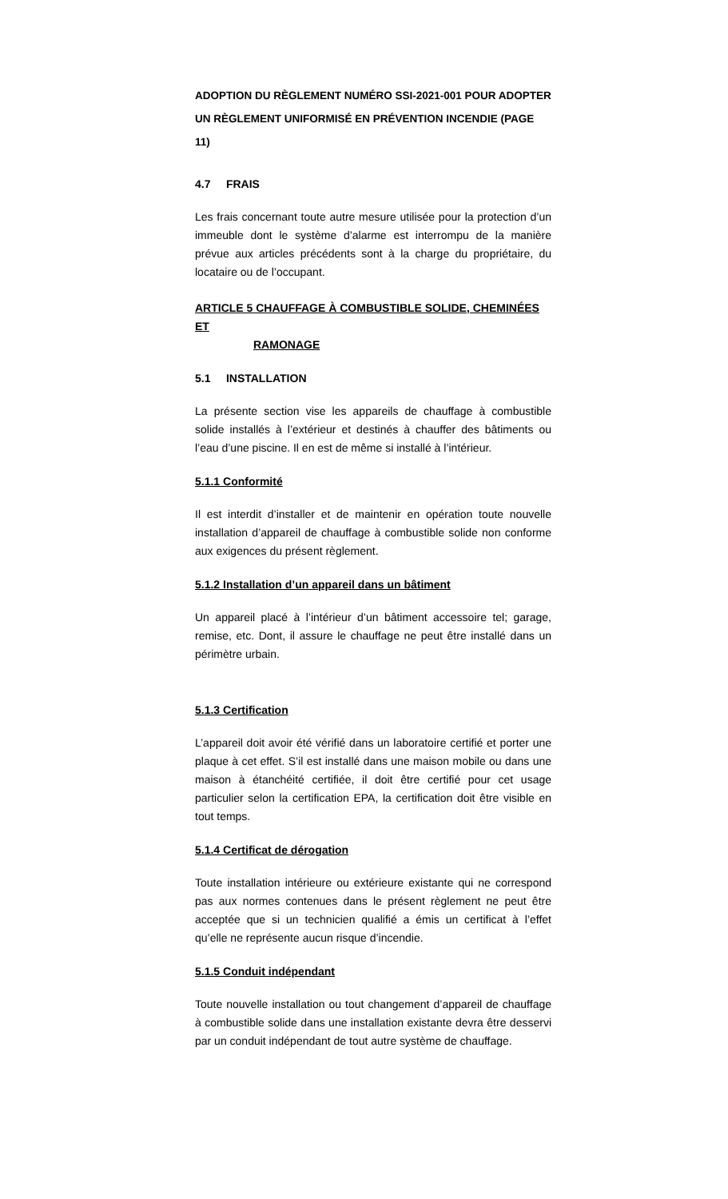ADOPTION DU RÈGLEMENT NUMÉRO SSI-2021-001 POUR ADOPTER UN RÈGLEMENT UNIFORMISÉ EN PRÉVENTION INCENDIE (PAGE 11)
4.7 FRAIS
Les frais concernant toute autre mesure utilisée pour la protection d’un immeuble dont le système d’alarme est interrompu de la manière prévue aux articles précédents sont à la charge du propriétaire, du locataire ou de l’occupant.
ARTICLE 5 CHAUFFAGE À COMBUSTIBLE SOLIDE, CHEMINÉES ET
RAMONAGE
5.1 INSTALLATION
La présente section vise les appareils de chauffage à combustible solide installés à l’extérieur et destinés à chauffer des bâtiments ou l’eau d’une piscine. Il en est de même si installé à l’intérieur.
5.1.1 Conformité
Il est interdit d’installer et de maintenir en opération toute nouvelle installation d’appareil de chauffage à combustible solide non conforme aux exigences du présent règlement.
5.1.2 Installation d’un appareil dans un bâtiment
Un appareil placé à l’intérieur d’un bâtiment accessoire tel; garage, remise, etc. Dont, il assure le chauffage ne peut être installé dans un périmètre urbain.
5.1.3 Certification
L’appareil doit avoir été vérifié dans un laboratoire certifié et porter une plaque à cet effet. S’il est installé dans une maison mobile ou dans une maison à étanchéité certifiée, il doit être certifié pour cet usage particulier selon la certification EPA, la certification doit être visible en tout temps.
5.1.4 Certificat de dérogation
Toute installation intérieure ou extérieure existante qui ne correspond pas aux normes contenues dans le présent règlement ne peut être acceptée que si un technicien qualifié a émis un certificat à l’effet qu’elle ne représente aucun risque d’incendie.
5.1.5 Conduit indépendant
Toute nouvelle installation ou tout changement d’appareil de chauffage à combustible solide dans une installation existante devra être desservi par un conduit indépendant de tout autre système de chauffage.